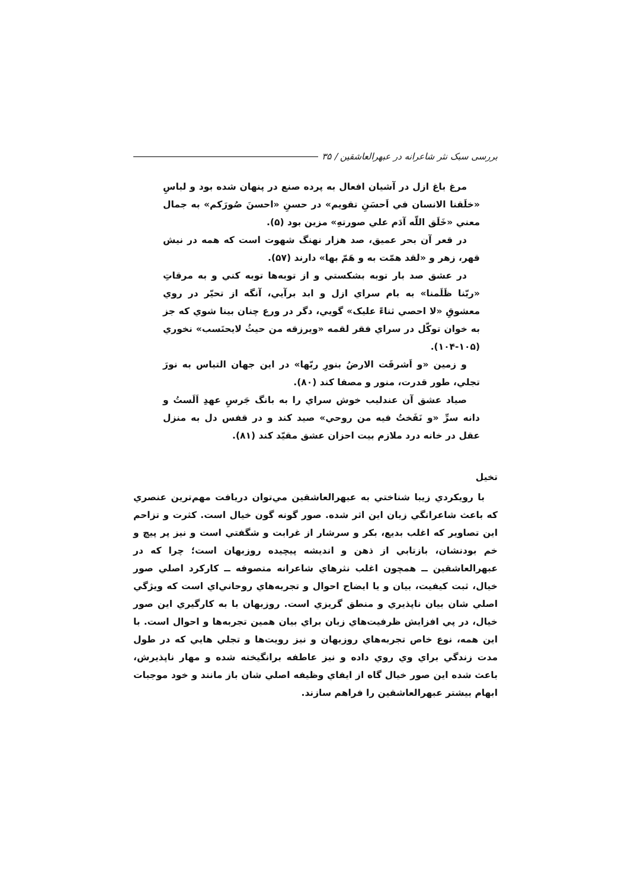بررسی سبک نثر شاعرانه در عبهرالعاشقین / ۳۵
مرغ باغ ازل در آشیان افعال به پرده صنع در پنهان شده بود و لباسِ «خلَقنا الانسان في اَحسَنِ تقویم» در حسنِ «احسنَ صُورَکم» به جمال معني «خَلَق اللّه آدَم علي صورتهِ» مزین بود (۵).
در قعر آن بحر عمیق، صد هزار نهنگ شهوت است که همه در نیش قهر، زهر و «لقد همّت به و هَمّ بها» دارند (۵۷).
در عشق صد بار توبه بشکستي و از توبه‌ها توبه کني و به مرقاتِ «ربّنا ظَلَمنا» به بام سراي ازل و ابد برآیي، آنگه از تحیّر در روي معشوقِ «لا احصي ثناءً علیک» گویي، دگر در ورع چنان بینا شوي که جز به خوان توکّل در سراي فقر لقمه «ویرزقه من حیثُ لایحتَسب» نخوري (۱۰۵-۱۰۴).
و زمین «و اَشرقَت الارضُ بنورِ ربّها» در این جهان التباس به نورَ تجلي، طور قدرت، منور و مصفا کند (۸۰).
صیاد عشق آن عندلیب خوش سراي را به بانگ جَرسِ عهدِ اَلَستُ و دانه سرِّ «و نَفَختُ فیه من روحي» صید کند و در قفس دل به منزل عقل در خانه درد ملازم بیت احزان عشق مقیّد کند (۸۱).
تخیل
با رویکردي زیبا شناختي به عبهرالعاشقین مي‌توان دریافت مهم‌ترین عنصري که باعث شاعرانگي زبان این اثر شده. صور گونه گون خیال است. کثرت و تزاحم این تصاویر که اغلب بدیع، بکر و سرشار از غرابت و شگفتي است و نیز پر پیچ و خم بودنشان، بازتابي از ذهن و اندیشه پیچیده روزبهان است؛ چرا که در عبهرالعاشقین ــ همچون اغلب نثرهاي شاعرانه متصوفه ــ کارکرد اصلي صور خیال، ثبت کیفیت، بیان و یا ایضاح احوال و تجربه‌هاي روحاني‌اي است که ویژگي اصلي شان بیان ناپذیري و منطق گریزي است. روزبهان با به کارگیري این صور خیال، در پي افزایش ظرفیت‌هاي زبان براي بیان همین تجربه‌ها و احوال است. با این همه، نوع خاص تجربه‌هاي روزبهان و نیز رویت‌ها و تجلي هایي که در طول مدت زندگي براي وي روي داده و نیز عاطفه برانگیخته شده و مهار ناپذیرش، باعث شده این صور خیال گاه از ایفاي وظیفه اصلي شان باز مانند و خود موجبات ابهام بیشتر عبهرالعاشقین را فراهم سازند.